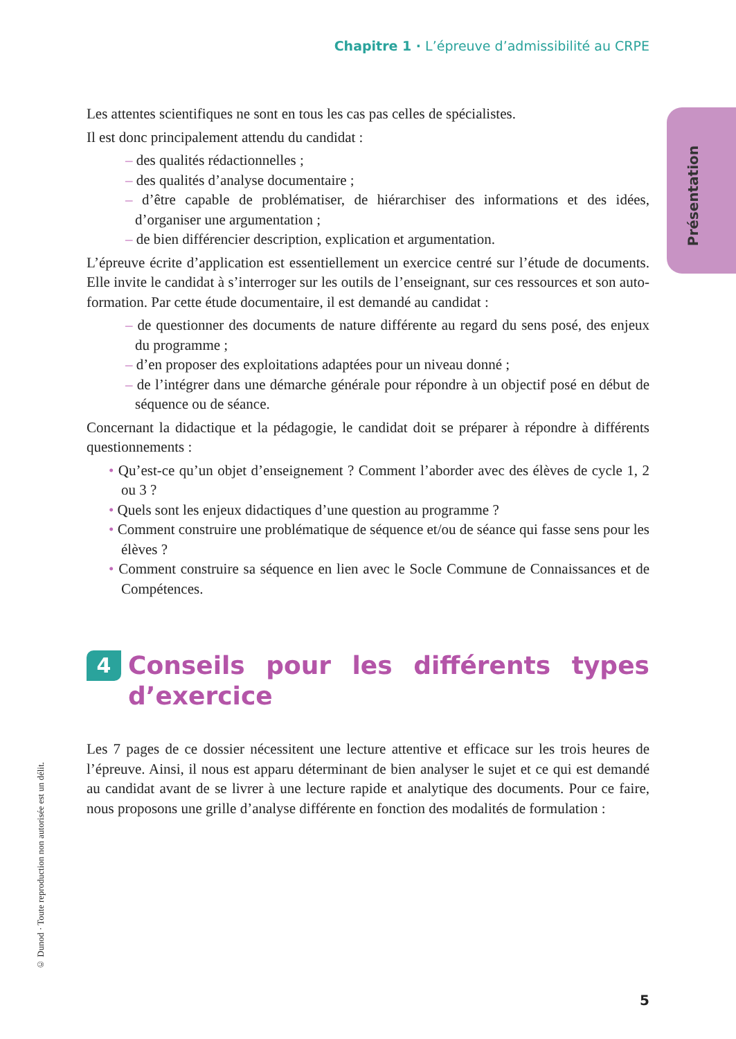Chapitre 1 · L’épreuve d’admissibilité au CRPE
Présentation
Les attentes scientifiques ne sont en tous les cas pas celles de spécialistes.
Il est donc principalement attendu du candidat :
– des qualités rédactionnelles ;
– des qualités d’analyse documentaire ;
– d’être capable de problématiser, de hiérarchiser des informations et des idées, d’organiser une argumentation ;
– de bien différencier description, explication et argumentation.
L’épreuve écrite d’application est essentiellement un exercice centré sur l’étude de documents. Elle invite le candidat à s’interroger sur les outils de l’enseignant, sur ces ressources et son auto-formation. Par cette étude documentaire, il est demandé au candidat :
– de questionner des documents de nature différente au regard du sens posé, des enjeux du programme ;
– d’en proposer des exploitations adaptées pour un niveau donné ;
– de l’intégrer dans une démarche générale pour répondre à un objectif posé en début de séquence ou de séance.
Concernant la didactique et la pédagogie, le candidat doit se préparer à répondre à différents questionnements :
• Qu’est-ce qu’un objet d’enseignement ? Comment l’aborder avec des élèves de cycle 1, 2 ou 3 ?
• Quels sont les enjeux didactiques d’une question au programme ?
• Comment construire une problématique de séquence et/ou de séance qui fasse sens pour les élèves ?
• Comment construire sa séquence en lien avec le Socle Commune de Connaissances et de Compétences.
4 Conseils pour les différents types d’exercice
Les 7 pages de ce dossier nécessitent une lecture attentive et efficace sur les trois heures de l’épreuve. Ainsi, il nous est apparu déterminant de bien analyser le sujet et ce qui est demandé au candidat avant de se livrer à une lecture rapide et analytique des documents. Pour ce faire, nous proposons une grille d’analyse différente en fonction des modalités de formulation :
© Dunod · Toute reproduction non autorisée est un délit.
5